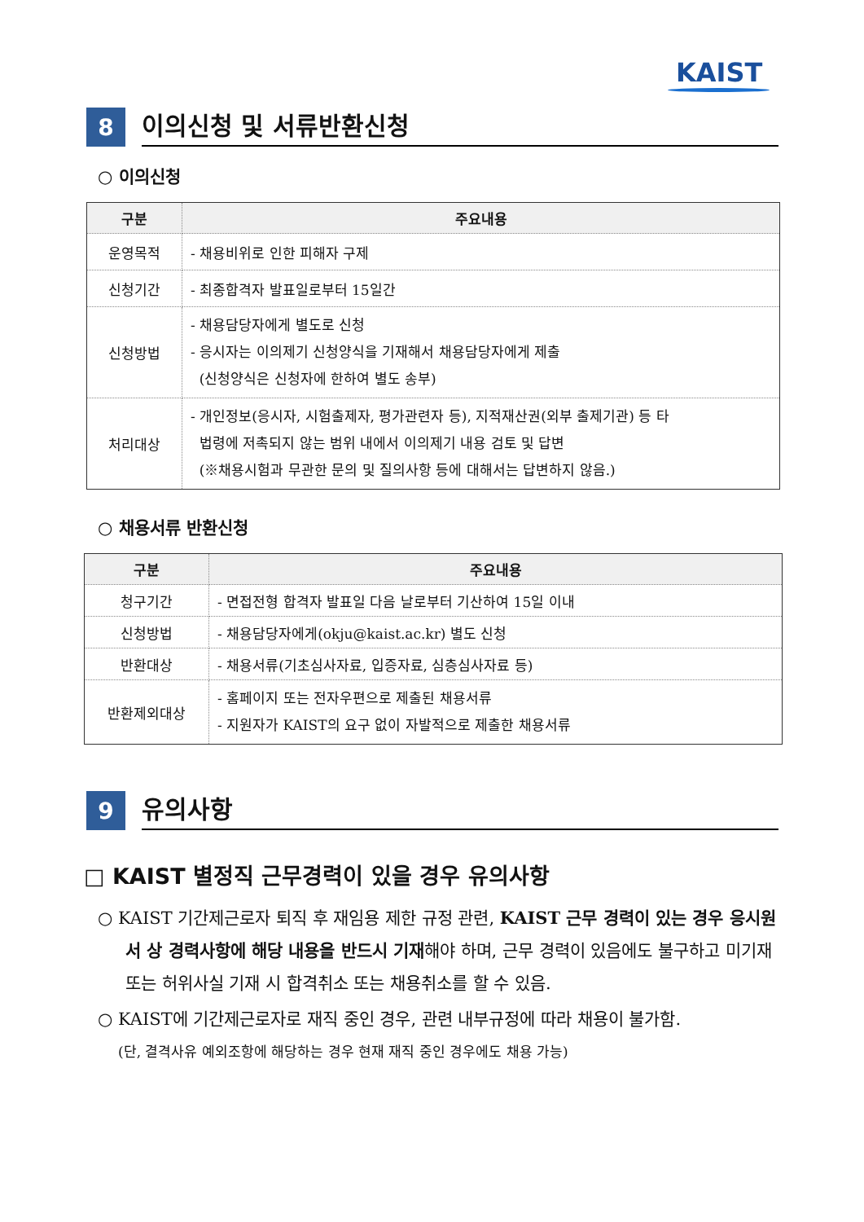KAIST
8
이의신청 및 서류반환신청
○ 이의신청
| 구분 | 주요내용 |
| --- | --- |
| 운영목적 | - 채용비위로 인한 피해자 구제 |
| 신청기간 | - 최종합격자 발표일로부터 15일간 |
| 신청방법 | - 채용담당자에게 별도로 신청 - 응시자는 이의제기 신청양식을 기재해서 채용담당자에게 제출 (신청양식은 신청자에 한하여 별도 송부) |
| 처리대상 | - 개인정보(응시자, 시험출제자, 평가관련자 등), 지적재산권(외부 출제기관) 등 타 법령에 저촉되지 않는 범위 내에서 이의제기 내용 검토 및 답변 (※채용시험과 무관한 문의 및 질의사항 등에 대해서는 답변하지 않음.) |
○ 채용서류 반환신청
| 구분 | 주요내용 |
| --- | --- |
| 청구기간 | - 면접전형 합격자 발표일 다음 날로부터 기산하여 15일 이내 |
| 신청방법 | - 채용담당자에게(okju@kaist.ac.kr) 별도 신청 |
| 반환대상 | - 채용서류(기초심사자료, 입증자료, 심층심사자료 등) |
| 반환제외대상 | - 홈페이지 또는 전자우편으로 제출된 채용서류 - 지원자가 KAIST의 요구 없이 자발적으로 제출한 채용서류 |
9
유의사항
□ KAIST 별정직 근무경력이 있을 경우 유의사항
○ KAIST 기간제근로자 퇴직 후 재임용 제한 규정 관련, KAIST 근무 경력이 있는 경우 응시원서 상 경력사항에 해당 내용을 반드시 기재해야 하며, 근무 경력이 있음에도 불구하고 미기재 또는 허위사실 기재 시 합격취소 또는 채용취소를 할 수 있음.
○ KAIST에 기간제근로자로 재직 중인 경우, 관련 내부규정에 따라 채용이 불가함.
(단, 결격사유 예외조항에 해당하는 경우 현재 재직 중인 경우에도 채용 가능)